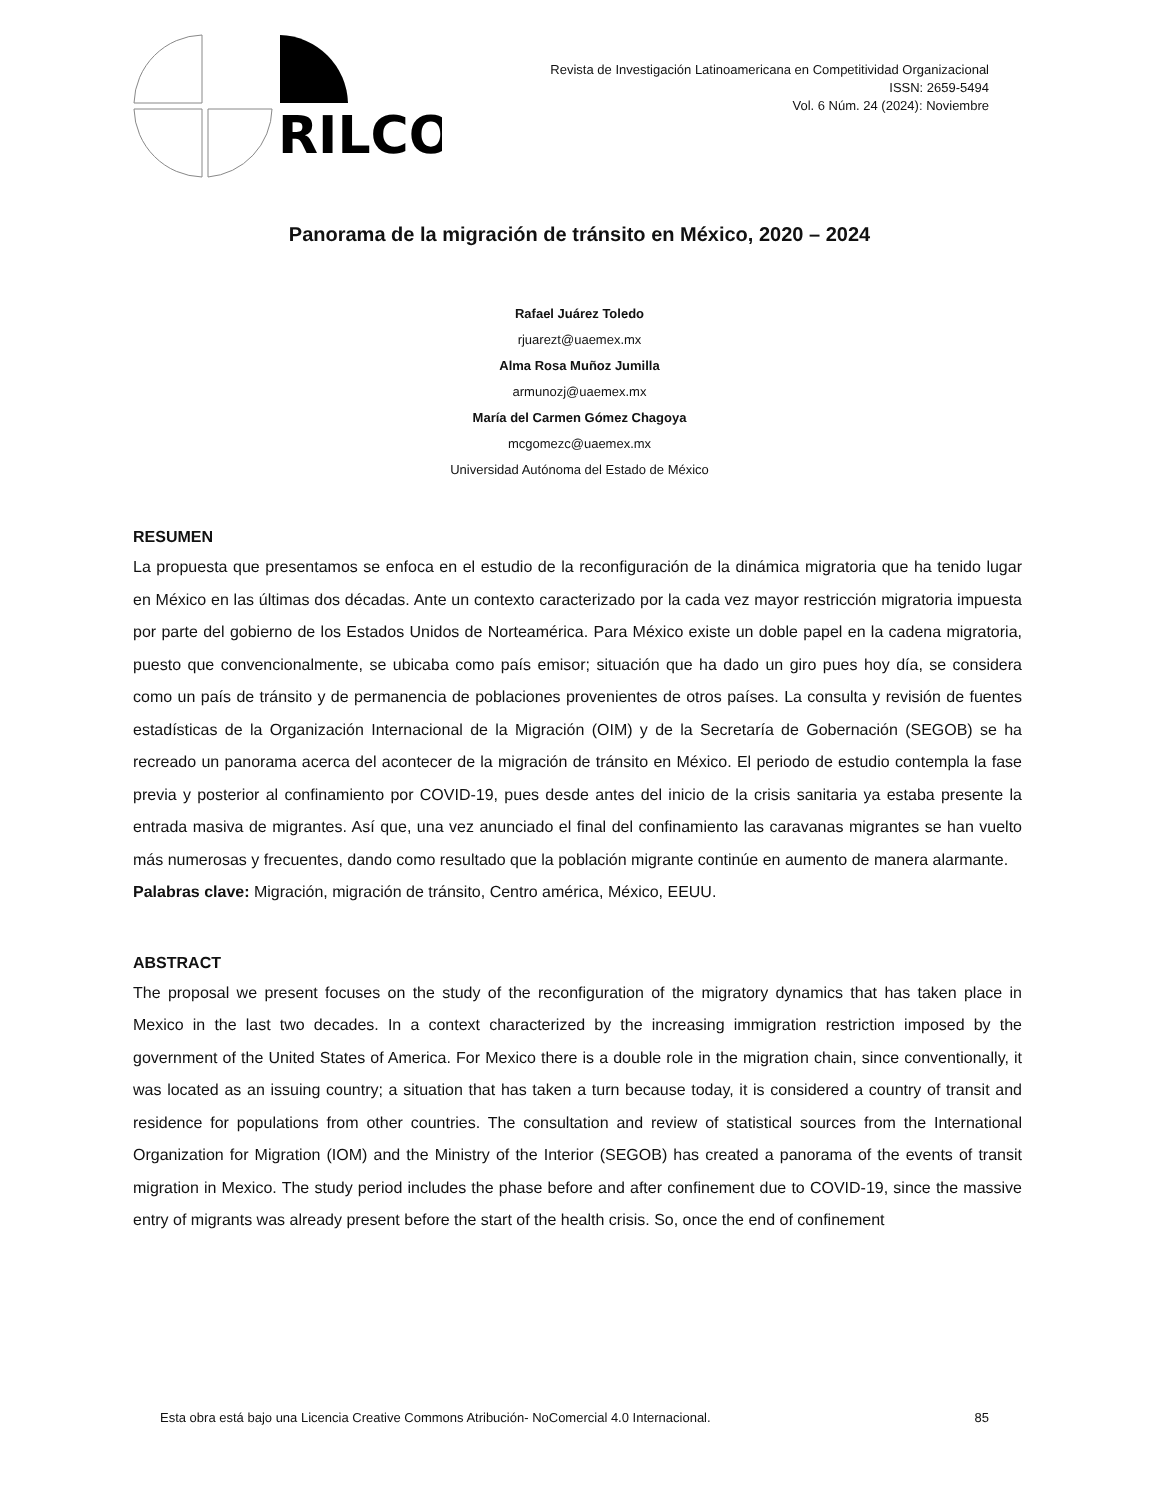RILCO
Revista de Investigación Latinoamericana en Competitividad Organizacional
ISSN: 2659-5494
Vol. 6 Núm. 24 (2024): Noviembre
Panorama de la migración de tránsito en México, 2020 – 2024
Rafael Juárez Toledo
rjuarezt@uaemex.mx
Alma Rosa Muñoz Jumilla
armunozj@uaemex.mx
María del Carmen Gómez Chagoya
mcgomezc@uaemex.mx
Universidad Autónoma del Estado de México
RESUMEN
La propuesta que presentamos se enfoca en el estudio de la reconfiguración de la dinámica migratoria que ha tenido lugar en México en las últimas dos décadas. Ante un contexto caracterizado por la cada vez mayor restricción migratoria impuesta por parte del gobierno de los Estados Unidos de Norteamérica. Para México existe un doble papel en la cadena migratoria, puesto que convencionalmente, se ubicaba como país emisor; situación que ha dado un giro pues hoy día, se considera como un país de tránsito y de permanencia de poblaciones provenientes de otros países. La consulta y revisión de fuentes estadísticas de la Organización Internacional de la Migración (OIM) y de la Secretaría de Gobernación (SEGOB) se ha recreado un panorama acerca del acontecer de la migración de tránsito en México. El periodo de estudio contempla la fase previa y posterior al confinamiento por COVID-19, pues desde antes del inicio de la crisis sanitaria ya estaba presente la entrada masiva de migrantes. Así que, una vez anunciado el final del confinamiento las caravanas migrantes se han vuelto más numerosas y frecuentes, dando como resultado que la población migrante continúe en aumento de manera alarmante.
Palabras clave: Migración, migración de tránsito, Centro américa, México, EEUU.
ABSTRACT
The proposal we present focuses on the study of the reconfiguration of the migratory dynamics that has taken place in Mexico in the last two decades. In a context characterized by the increasing immigration restriction imposed by the government of the United States of America. For Mexico there is a double role in the migration chain, since conventionally, it was located as an issuing country; a situation that has taken a turn because today, it is considered a country of transit and residence for populations from other countries. The consultation and review of statistical sources from the International Organization for Migration (IOM) and the Ministry of the Interior (SEGOB) has created a panorama of the events of transit migration in Mexico. The study period includes the phase before and after confinement due to COVID-19, since the massive entry of migrants was already present before the start of the health crisis. So, once the end of confinement
Esta obra está bajo una Licencia Creative Commons Atribución- NoComercial 4.0 Internacional. 85